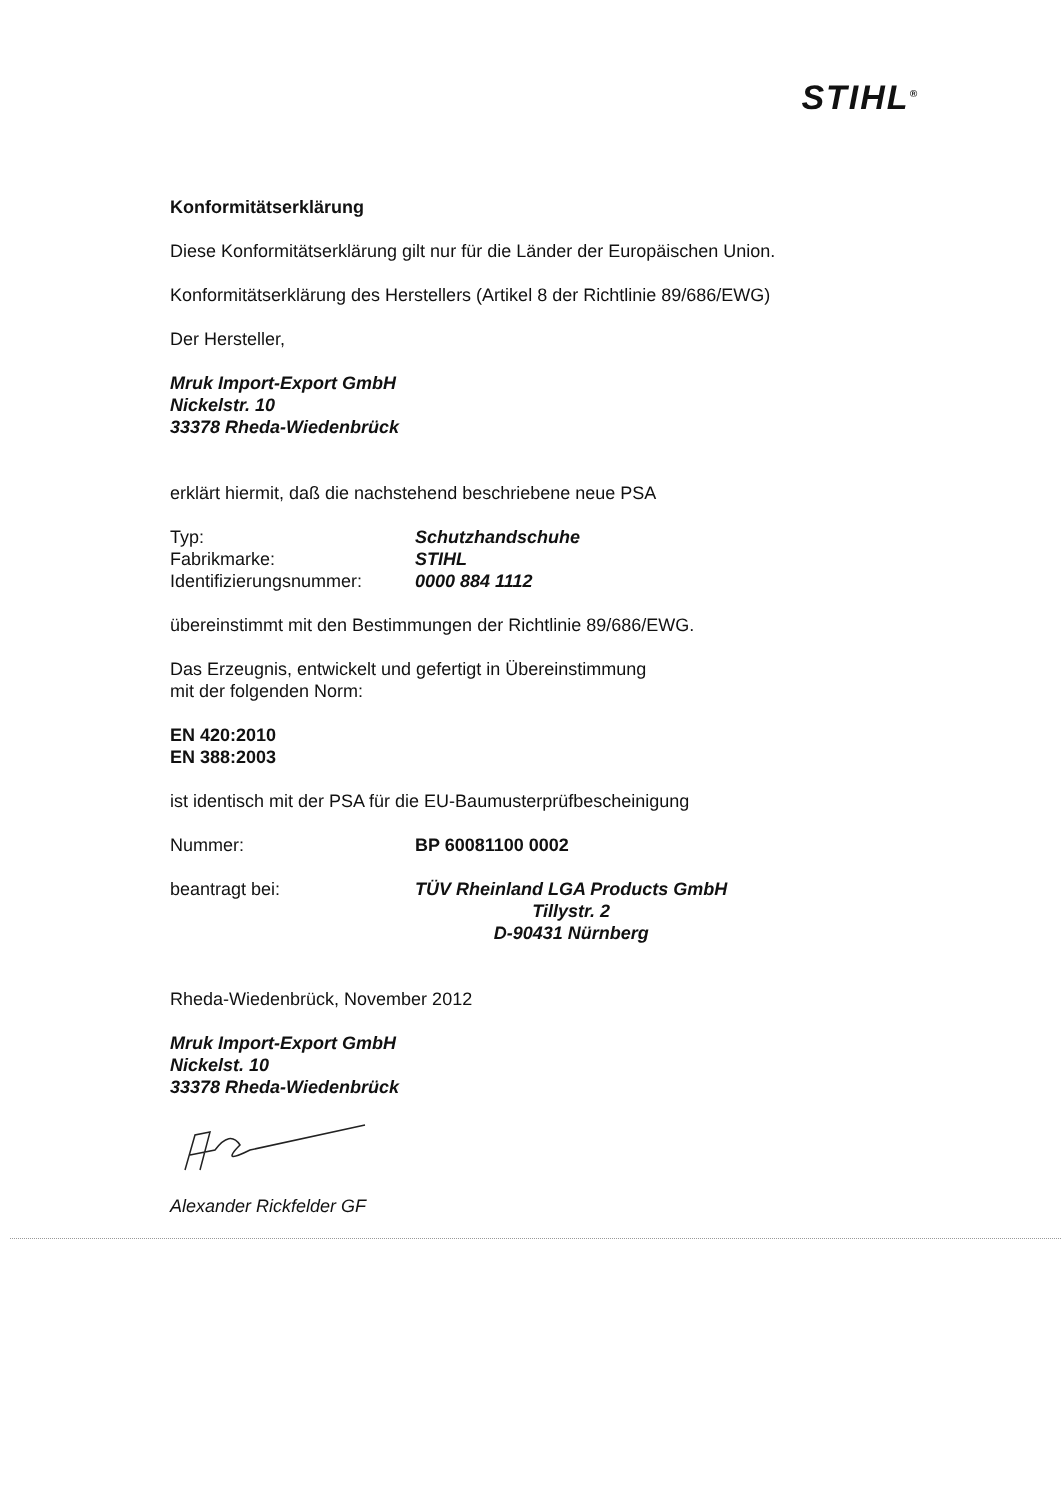STIHL<sup>®</sup>
Konformitätserklärung
Diese Konformitätserklärung gilt nur für die Länder der Europäischen Union.
Konformitätserklärung des Herstellers (Artikel 8 der Richtlinie 89/686/EWG)
Der Hersteller,
Mruk Import-Export GmbH
Nickelstr. 10
33378 Rheda-Wiedenbrück
erklärt hiermit, daß die nachstehend beschriebene neue PSA
Typ: Schutzhandschuhe
Fabrikmarke: STIHL
Identifizierungsnummer: 0000 884 1112
übereinstimmt mit den Bestimmungen der Richtlinie 89/686/EWG.
Das Erzeugnis, entwickelt und gefertigt in Übereinstimmung
mit der folgenden Norm:
EN 420:2010
EN 388:2003
ist identisch mit der PSA für die EU-Baumusterprüfbescheinigung
Nummer: BP 60081100 0002
beantragt bei: TÜV Rheinland LGA Products GmbH
Tillystr. 2
D-90431 Nürnberg
Rheda-Wiedenbrück, November 2012
Mruk Import-Export GmbH
Nickelst. 10
33378 Rheda-Wiedenbrück
Alexander Rickfelder GF